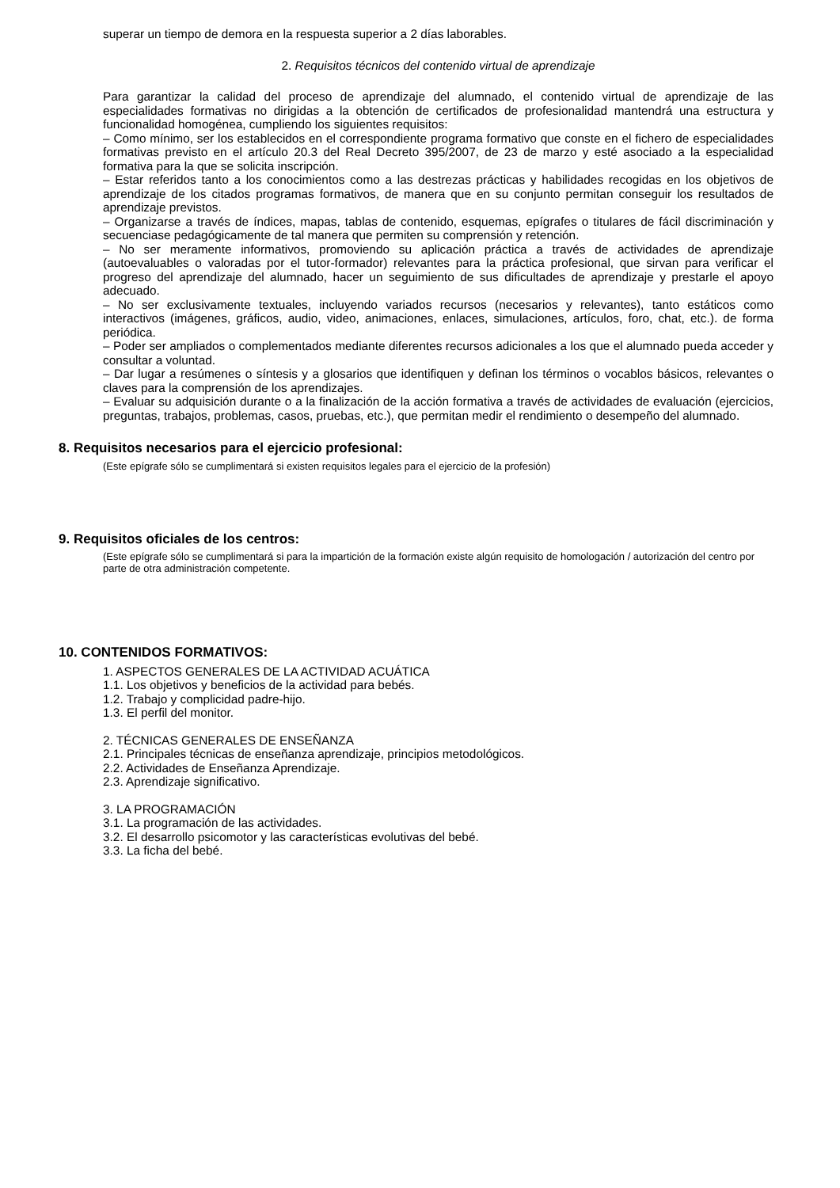superar un tiempo de demora en la respuesta superior a 2 días laborables.
2. Requisitos técnicos del contenido virtual de aprendizaje
Para garantizar la calidad del proceso de aprendizaje del alumnado, el contenido virtual de aprendizaje de las especialidades formativas no dirigidas a la obtención de certificados de profesionalidad mantendrá una estructura y funcionalidad homogénea, cumpliendo los siguientes requisitos:
– Como mínimo, ser los establecidos en el correspondiente programa formativo que conste en el fichero de especialidades formativas previsto en el artículo 20.3 del Real Decreto 395/2007, de 23 de marzo y esté asociado a la especialidad formativa para la que se solicita inscripción.
– Estar referidos tanto a los conocimientos como a las destrezas prácticas y habilidades recogidas en los objetivos de aprendizaje de los citados programas formativos, de manera que en su conjunto permitan conseguir los resultados de aprendizaje previstos.
– Organizarse a través de índices, mapas, tablas de contenido, esquemas, epígrafes o titulares de fácil discriminación y secuenciase pedagógicamente de tal manera que permiten su comprensión y retención.
– No ser meramente informativos, promoviendo su aplicación práctica a través de actividades de aprendizaje (autoevaluables o valoradas por el tutor-formador) relevantes para la práctica profesional, que sirvan para verificar el progreso del aprendizaje del alumnado, hacer un seguimiento de sus dificultades de aprendizaje y prestarle el apoyo adecuado.
– No ser exclusivamente textuales, incluyendo variados recursos (necesarios y relevantes), tanto estáticos como interactivos (imágenes, gráficos, audio, video, animaciones, enlaces, simulaciones, artículos, foro, chat, etc.). de forma periódica.
– Poder ser ampliados o complementados mediante diferentes recursos adicionales a los que el alumnado pueda acceder y consultar a voluntad.
– Dar lugar a resúmenes o síntesis y a glosarios que identifiquen y definan los términos o vocablos básicos, relevantes o claves para la comprensión de los aprendizajes.
– Evaluar su adquisición durante o a la finalización de la acción formativa a través de actividades de evaluación (ejercicios, preguntas, trabajos, problemas, casos, pruebas, etc.), que permitan medir el rendimiento o desempeño del alumnado.
8. Requisitos necesarios para el ejercicio profesional:
(Este epígrafe sólo se cumplimentará si existen requisitos legales para el ejercicio de la profesión)
9. Requisitos oficiales de los centros:
(Este epígrafe sólo se cumplimentará si para la impartición de la formación existe algún requisito de homologación / autorización del centro por parte de otra administración competente.
10. CONTENIDOS FORMATIVOS:
1. ASPECTOS GENERALES DE LA ACTIVIDAD ACUÁTICA
1.1. Los objetivos y beneficios de la actividad para bebés.
1.2. Trabajo y complicidad padre-hijo.
1.3. El perfil del monitor.
2. TÉCNICAS GENERALES DE ENSEÑANZA
2.1. Principales técnicas de enseñanza aprendizaje, principios metodológicos.
2.2. Actividades de Enseñanza Aprendizaje.
2.3. Aprendizaje significativo.
3. LA PROGRAMACIÓN
3.1. La programación de las actividades.
3.2. El desarrollo psicomotor y las características evolutivas del bebé.
3.3. La ficha del bebé.